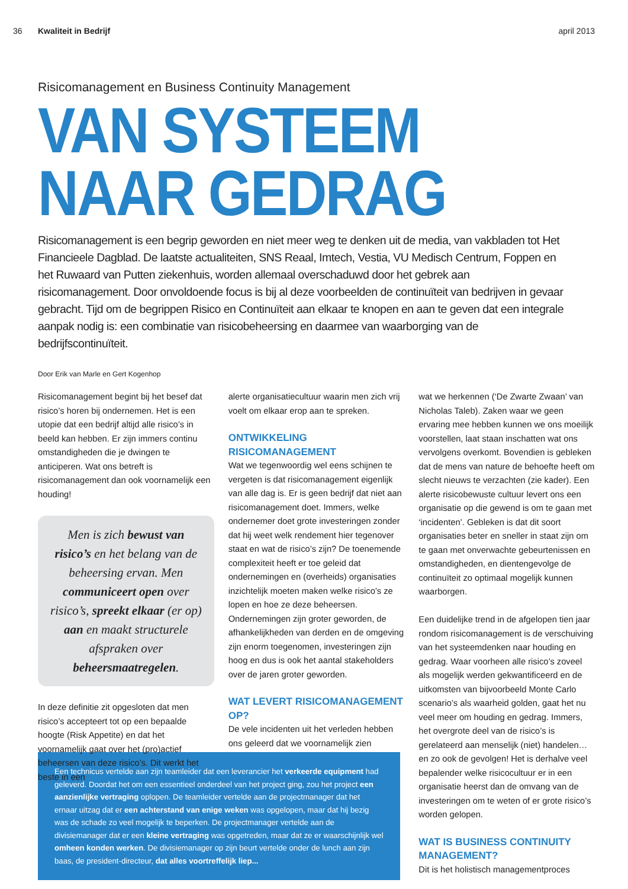36 Kwaliteit in Bedrijf april 2013
Risicomanagement en Business Continuity Management
VAN SYSTEEM
NAAR GEDRAG
Risicomanagement is een begrip geworden en niet meer weg te denken uit de media, van vakbladen tot Het Financieele Dagblad. De laatste actualiteiten, SNS Reaal, Imtech, Vestia, VU Medisch Centrum, Foppen en het Ruwaard van Putten ziekenhuis, worden allemaal overschaduwd door het gebrek aan risicomanagement. Door onvoldoende focus is bij al deze voorbeelden de continuïteit van bedrijven in gevaar gebracht. Tijd om de begrippen Risico en Continuïteit aan elkaar te knopen en aan te geven dat een integrale aanpak nodig is: een combinatie van risicobeheersing en daarmee van waarborging van de bedrijfscontinuïteit.
Door Erik van Marle en Gert Kogenhop
Risicomanagement begint bij het besef dat risico’s horen bij ondernemen. Het is een utopie dat een bedrijf altijd alle risico’s in beeld kan hebben. Er zijn immers continu omstandigheden die je dwingen te anticiperen. Wat ons betreft is risicomanagement dan ook voornamelijk een houding!
Men is zich bewust van risico’s en het belang van de beheersing ervan. Men communiceert open over risico’s, spreekt elkaar (er op) aan en maakt structurele afspraken over beheersmaatregelen.
In deze definitie zit opgesloten dat men risico’s accepteert tot op een bepaalde hoogte (Risk Appetite) en dat het voornamelijk gaat over het (pro)actief beheersen van deze risico’s. Dit werkt het beste in een
alerte organisatiecultuur waarin men zich vrij voelt om elkaar erop aan te spreken.
ONTWIKKELING RISICOMANAGEMENT
Wat we tegenwoordig wel eens schijnen te vergeten is dat risicomanagement eigenlijk van alle dag is. Er is geen bedrijf dat niet aan risicomanagement doet. Immers, welke ondernemer doet grote investeringen zonder dat hij weet welk rendement hier tegenover staat en wat de risico’s zijn? De toenemende complexiteit heeft er toe geleid dat ondernemingen en (overheids) organisaties inzichtelijk moeten maken welke risico’s ze lopen en hoe ze deze beheersen. Ondernemingen zijn groter geworden, de afhankelijkheden van derden en de omgeving zijn enorm toegenomen, investeringen zijn hoog en dus is ook het aantal stakeholders over de jaren groter geworden.
WAT LEVERT RISICOMANAGEMENT OP?
De vele incidenten uit het verleden hebben ons geleerd dat we voornamelijk zien
wat we herkennen (‘De Zwarte Zwaan’ van Nicholas Taleb). Zaken waar we geen ervaring mee hebben kunnen we ons moeilijk voorstellen, laat staan inschatten wat ons vervolgens overkomt. Bovendien is gebleken dat de mens van nature de behoefte heeft om slecht nieuws te verzachten (zie kader). Een alerte risicobewuste cultuur levert ons een organisatie op die gewend is om te gaan met ‘incidenten’. Gebleken is dat dit soort organisaties beter en sneller in staat zijn om te gaan met onverwachte gebeurtenissen en omstandigheden, en dientengevolge de continuïteit zo optimaal mogelijk kunnen waarborgen.
Een duidelijke trend in de afgelopen tien jaar rondom risicomanagement is de verschuiving van het systeemdenken naar houding en gedrag. Waar voorheen alle risico’s zoveel als mogelijk werden gekwantificeerd en de uitkomsten van bijvoorbeeld Monte Carlo scenario’s als waarheid golden, gaat het nu veel meer om houding en gedrag. Immers, het overgrote deel van de risico’s is gerelateerd aan menselijk (niet) handelen… en zo ook de gevolgen! Het is derhalve veel bepalender welke risicocultuur er in een organisatie heerst dan de omvang van de investeringen om te weten of er grote risico’s worden gelopen.
WAT IS BUSINESS CONTINUITY MANAGEMENT?
Dit is het holistisch managementproces
Een technicus vertelde aan zijn teamleider dat een leverancier het verkeerde equipment had geleverd. Doordat het om een essentieel onderdeel van het project ging, zou het project een aanzienlijke vertraging oplopen. De teamleider vertelde aan de projectmanager dat het ernaar uitzag dat er een achterstand van enige weken was opgelopen, maar dat hij bezig was de schade zo veel mogelijk te beperken. De projectmanager vertelde aan de divisiemanager dat er een kleine vertraging was opgetreden, maar dat ze er waarschijnlijk wel omheen konden werken. De divisiemanager op zijn beurt vertelde onder de lunch aan zijn baas, de president-directeur, dat alles voortreffelijk liep...